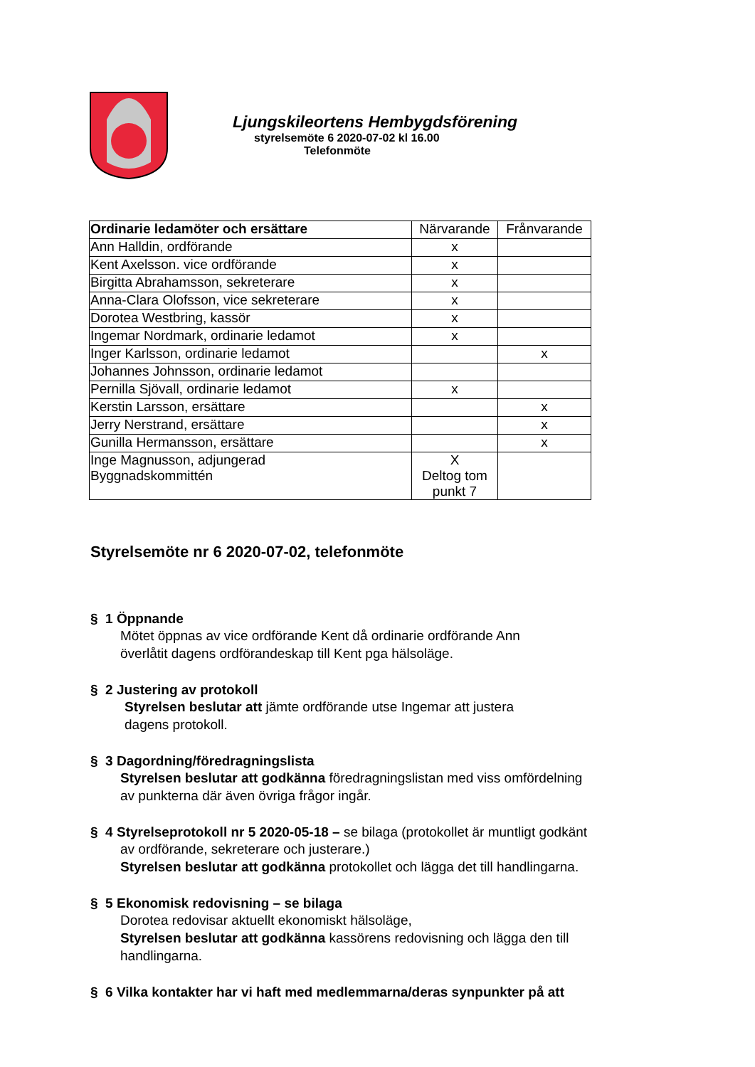Ljungskileortens Hembygdsförening
styrelsemöte 6 2020-07-02 kl 16.00
Telefonmöte
| Ordinarie ledamöter och ersättare | Närvarande | Frånvarande |
| --- | --- | --- |
| Ann Halldin, ordförande | x | |
| Kent Axelsson. vice ordförande | x | |
| Birgitta Abrahamsson, sekreterare | x | |
| Anna-Clara Olofsson, vice sekreterare | x | |
| Dorotea Westbring, kassör | x | |
| Ingemar Nordmark, ordinarie ledamot | x | |
| Inger Karlsson, ordinarie ledamot | | x |
| Johannes Johnsson, ordinarie ledamot | | |
| Pernilla Sjövall, ordinarie ledamot | x | |
| Kerstin Larsson, ersättare | | x |
| Jerry Nerstrand, ersättare | | x |
| Gunilla Hermansson, ersättare | | x |
| Inge Magnusson, adjungerad Byggnadskommittén | X Deltog tom punkt 7 | |
Styrelsemöte nr 6 2020-07-02, telefonmöte
§ 1 Öppnande
Mötet öppnas av vice ordförande Kent då ordinarie ordförande Ann
överlåtit dagens ordförandeskap till Kent pga hälsoläge.
§ 2 Justering av protokoll
Styrelsen beslutar att jämte ordförande utse Ingemar att justera
dagens protokoll.
§ 3 Dagordning/föredragningslista
Styrelsen beslutar att godkänna föredragningslistan med viss omfördelning
av punkterna där även övriga frågor ingår.
§ 4 Styrelseprotokoll nr 5 2020-05-18 – se bilaga (protokollet är muntligt godkänt
av ordförande, sekreterare och justerare.)
Styrelsen beslutar att godkänna protokollet och lägga det till handlingarna.
§ 5 Ekonomisk redovisning – se bilaga
Dorotea redovisar aktuellt ekonomiskt hälsoläge,
Styrelsen beslutar att godkänna kassörens redovisning och lägga den till
handlingarna.
§ 6 Vilka kontakter har vi haft med medlemmarna/deras synpunkter på att